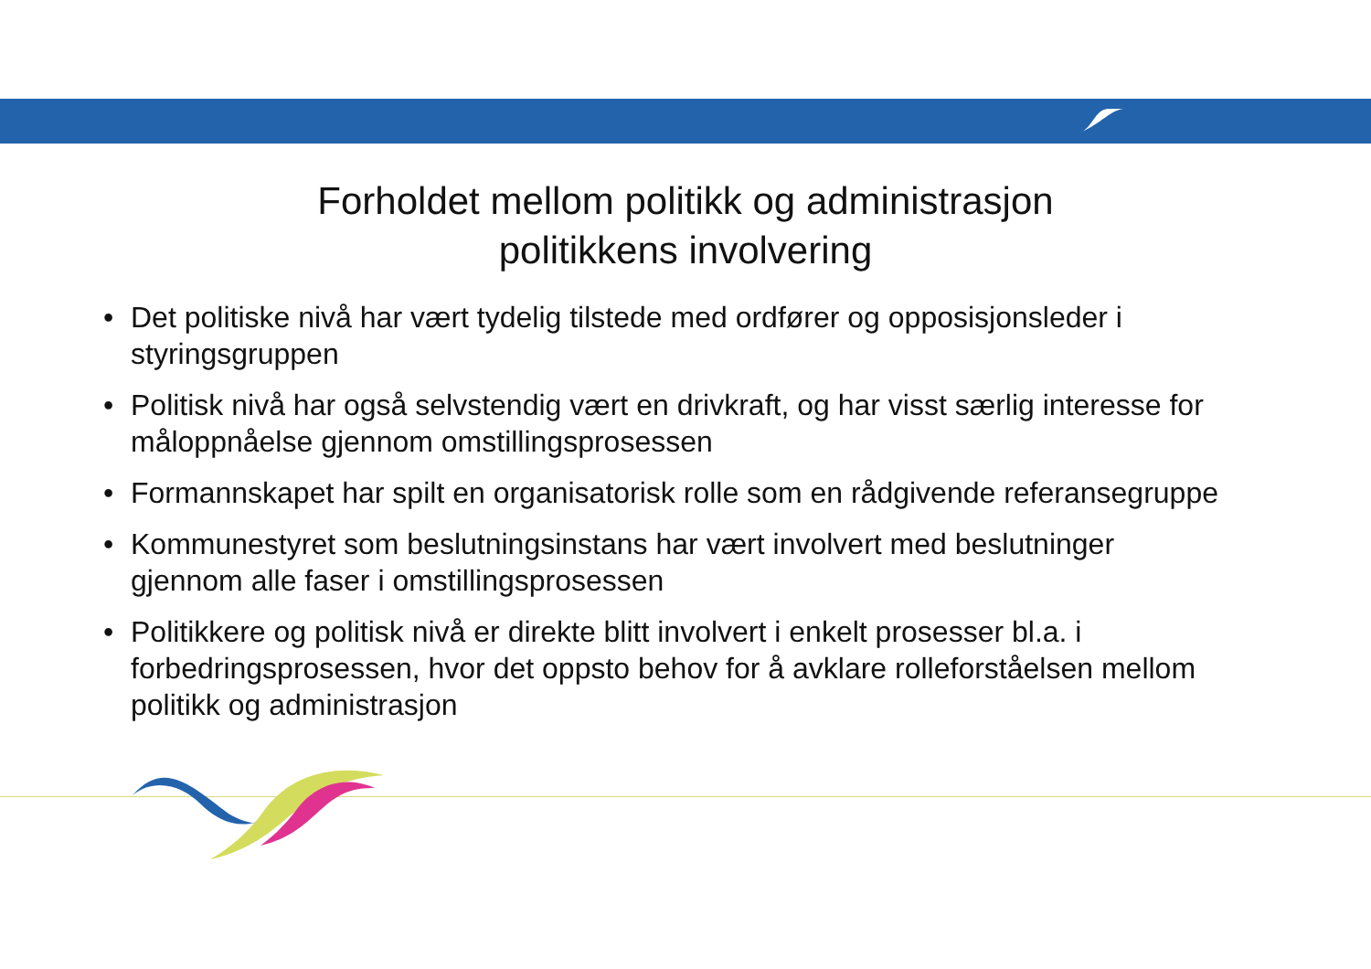Forholdet mellom politikk og administrasjon
politikkens involvering
• Det politiske nivå har vært tydelig tilstede med ordfører og opposisjonsleder i styringsgruppen
• Politisk nivå har også selvstendig vært en drivkraft, og har visst særlig interesse for måloppnåelse gjennom omstillingsprosessen
• Formannskapet har spilt en organisatorisk rolle som en rådgivende referansegruppe
• Kommunestyret som beslutningsinstans har vært involvert med beslutninger gjennom alle faser i omstillingsprosessen
• Politikkere og politisk nivå er direkte blitt involvert i enkelt prosesser bl.a. i forbedringsprosessen, hvor det oppsto behov for å avklare rolleforståelsen mellom politikk og administrasjon